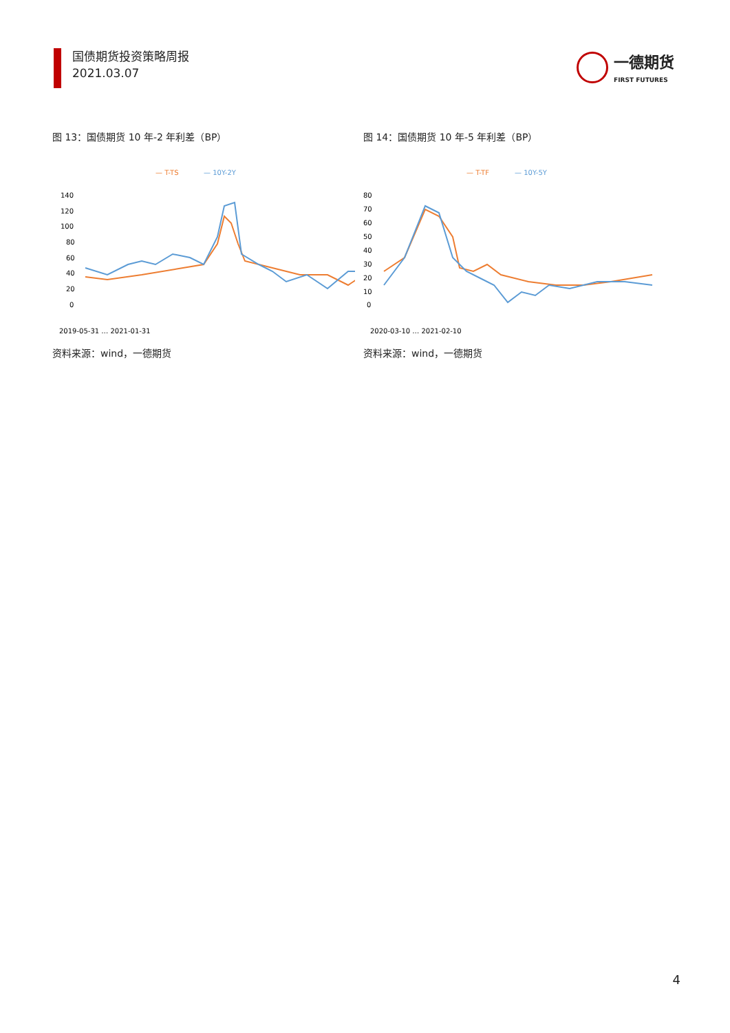国债期货投资策略周报
2021.03.07
一德期货
FIRST FUTURES
图 13：国债期货 10 年-2 年利差（BP）
— T-TS
— 10Y-2Y
140
120
100
80
60
40
20
0
2019-05-31 … 2021-01-31
资料来源：wind，一德期货
图 14：国债期货 10 年-5 年利差（BP）
— T-TF
— 10Y-5Y
80
70
60
50
40
30
20
10
0
2020-03-10 … 2021-02-10
资料来源：wind，一德期货
4